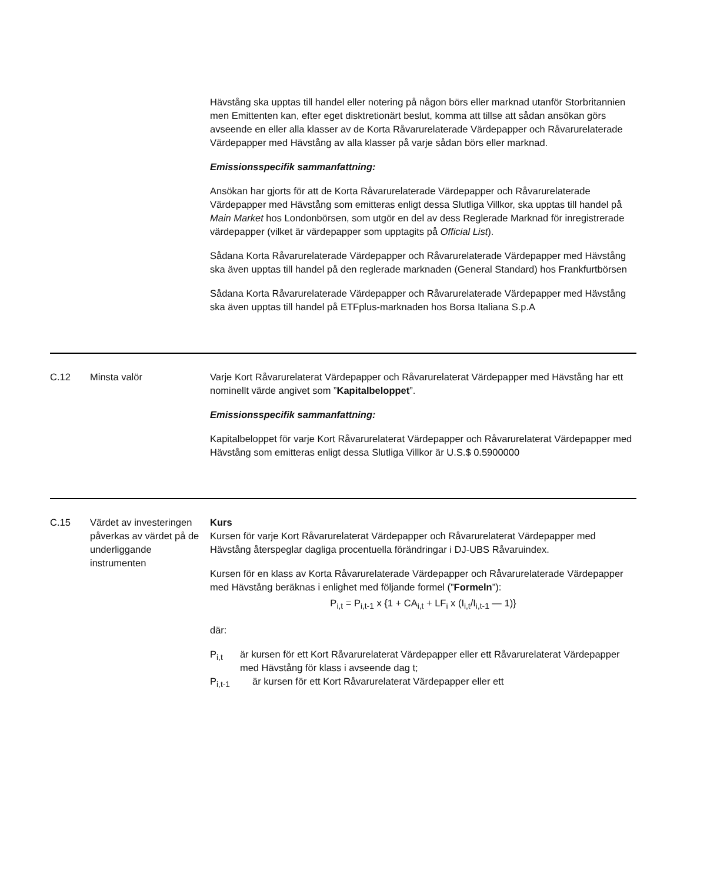Hävstång ska upptas till handel eller notering på någon börs eller marknad utanför Storbritannien men Emittenten kan, efter eget disktretionärt beslut, komma att tillse att sådan ansökan görs avseende en eller alla klasser av de Korta Råvarurelaterade Värdepapper och Råvarurelaterade Värdepapper med Hävstång av alla klasser på varje sådan börs eller marknad.
Emissionsspecifik sammanfattning:
Ansökan har gjorts för att de Korta Råvarurelaterade Värdepapper och Råvarurelaterade Värdepapper med Hävstång som emitteras enligt dessa Slutliga Villkor, ska upptas till handel på Main Market hos Londonbörsen, som utgör en del av dess Reglerade Marknad för inregistrerade värdepapper (vilket är värdepapper som upptagits på Official List).
Sådana Korta Råvarurelaterade Värdepapper och Råvarurelaterade Värdepapper med Hävstång ska även upptas till handel på den reglerade marknaden (General Standard) hos Frankfurtbörsen
Sådana Korta Råvarurelaterade Värdepapper och Råvarurelaterade Värdepapper med Hävstång ska även upptas till handel på ETFplus-marknaden hos Borsa Italiana S.p.A
C.12 Minsta valör Varje Kort Råvarurelaterat Värdepapper och Råvarurelaterat Värdepapper med Hävstång har ett nominellt värde angivet som ”Kapitalbeloppet”.
Emissionsspecifik sammanfattning:
Kapitalbeloppet för varje Kort Råvarurelaterat Värdepapper och Råvarurelaterat Värdepapper med Hävstång som emitteras enligt dessa Slutliga Villkor är U.S.$ 0.5900000
C.15 Värdet av investeringen påverkas av värdet på de underliggande instrumenten
Kurs
Kursen för varje Kort Råvarurelaterat Värdepapper och Råvarurelaterat Värdepapper med Hävstång återspeglar dagliga procentuella förändringar i DJ-UBS Råvaruindex.
Kursen för en klass av Korta Råvarurelaterade Värdepapper och Råvarurelaterade Värdepapper med Hävstång beräknas i enlighet med följande formel (”Formeln”):
P<sub>i,t</sub> = P<sub>i,t-1</sub> x {1 + CA<sub>i,t</sub> + LF<sub>i</sub> x (I<sub>i,t</sub>/I<sub>i,t-1</sub> — 1)}
där:
P<sub>i,t</sub> är kursen för ett Kort Råvarurelaterat Värdepapper eller ett Råvarurelaterat Värdepapper med Hävstång för klass i avseende dag t;
P<sub>i,t-1</sub> är kursen för ett Kort Råvarurelaterat Värdepapper eller ett